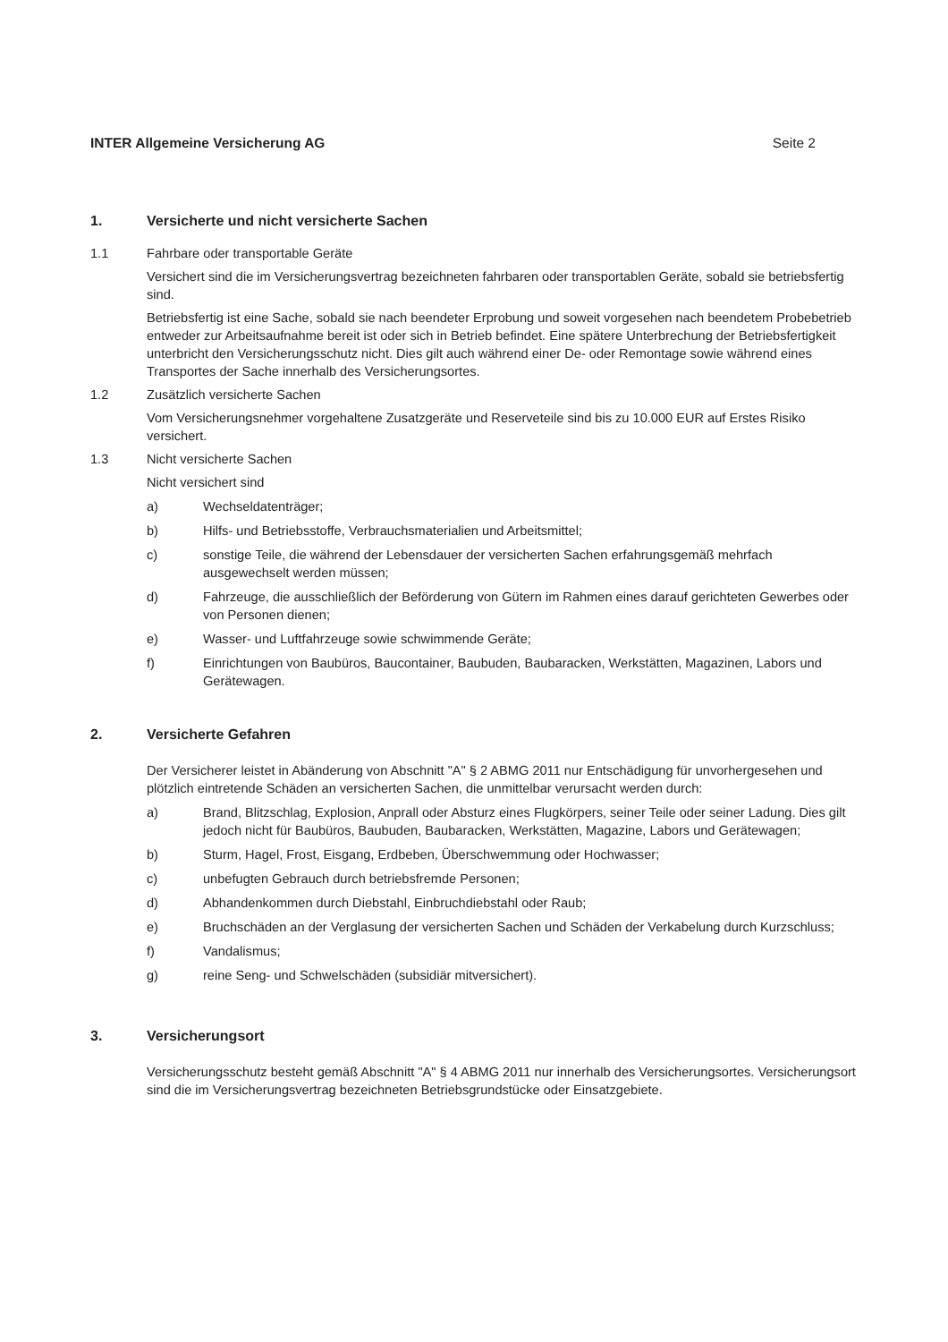INTER Allgemeine Versicherung AG Seite 2
1. Versicherte und nicht versicherte Sachen
1.1 Fahrbare oder transportable Geräte
Versichert sind die im Versicherungsvertrag bezeichneten fahrbaren oder transportablen Geräte, sobald sie betriebsfertig sind.
Betriebsfertig ist eine Sache, sobald sie nach beendeter Erprobung und soweit vorgesehen nach beendetem Probebetrieb entweder zur Arbeitsaufnahme bereit ist oder sich in Betrieb befindet. Eine spätere Unterbrechung der Betriebsfertigkeit unterbricht den Versicherungsschutz nicht. Dies gilt auch während einer De- oder Remontage sowie während eines Transportes der Sache innerhalb des Versicherungsortes.
1.2 Zusätzlich versicherte Sachen
Vom Versicherungsnehmer vorgehaltene Zusatzgeräte und Reserveteile sind bis zu 10.000 EUR auf Erstes Risiko versichert.
1.3 Nicht versicherte Sachen
Nicht versichert sind
a) Wechseldatenträger;
b) Hilfs- und Betriebsstoffe, Verbrauchsmaterialien und Arbeitsmittel;
c) sonstige Teile, die während der Lebensdauer der versicherten Sachen erfahrungsgemäß mehrfach ausgewechselt werden müssen;
d) Fahrzeuge, die ausschließlich der Beförderung von Gütern im Rahmen eines darauf gerichteten Gewerbes oder von Personen dienen;
e) Wasser- und Luftfahrzeuge sowie schwimmende Geräte;
f) Einrichtungen von Baubüros, Baucontainer, Baubuden, Baubaracken, Werkstätten, Magazinen, Labors und Gerätewagen.
2. Versicherte Gefahren
Der Versicherer leistet in Abänderung von Abschnitt "A" § 2 ABMG 2011 nur Entschädigung für unvorhergesehen und plötzlich eintretende Schäden an versicherten Sachen, die unmittelbar verursacht werden durch:
a) Brand, Blitzschlag, Explosion, Anprall oder Absturz eines Flugkörpers, seiner Teile oder seiner Ladung. Dies gilt jedoch nicht für Baubüros, Baubuden, Baubaracken, Werkstätten, Magazine, Labors und Gerätewagen;
b) Sturm, Hagel, Frost, Eisgang, Erdbeben, Überschwemmung oder Hochwasser;
c) unbefugten Gebrauch durch betriebsfremde Personen;
d) Abhandenkommen durch Diebstahl, Einbruchdiebstahl oder Raub;
e) Bruchschäden an der Verglasung der versicherten Sachen und Schäden der Verkabelung durch Kurzschluss;
f) Vandalismus;
g) reine Seng- und Schwelschäden (subsidiär mitversichert).
3. Versicherungsort
Versicherungsschutz besteht gemäß Abschnitt "A" § 4 ABMG 2011 nur innerhalb des Versicherungsortes. Versicherungsort sind die im Versicherungsvertrag bezeichneten Betriebsgrundstücke oder Einsatzgebiete.